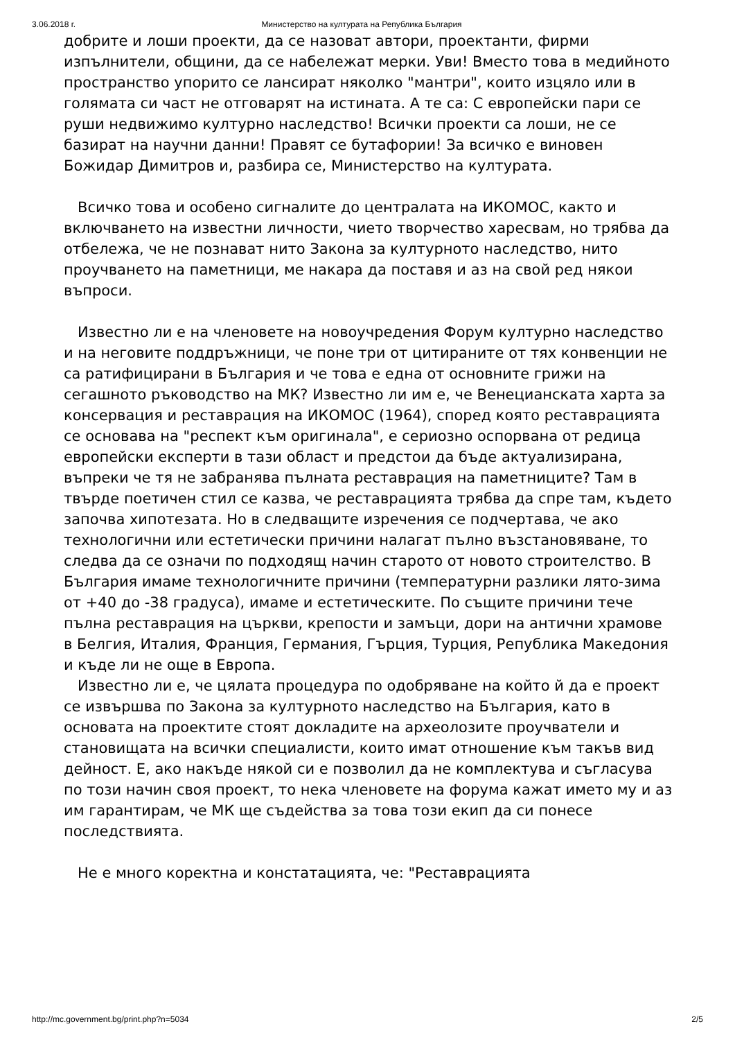3.06.2018 г. Министерство на културата на Република България
добрите и лоши проекти, да се назоват автори, проектанти, фирми изпълнители, общини, да се набележат мерки. Уви! Вместо това в медийното пространство упорито се лансират няколко "мантри", които изцяло или в голямата си част не отговарят на истината. А те са: С европейски пари се руши недвижимо културно наследство! Всички проекти са лоши, не се базират на научни данни! Правят се бутафории! За всичко е виновен Божидар Димитров и, разбира се, Министерство на културата.
Всичко това и особено сигналите до централата на ИКОМОС, както и включването на известни личности, чието творчество харесвам, но трябва да отбележа, че не познават нито Закона за културното наследство, нито проучването на паметници, ме накара да поставя и аз на свой ред някои въпроси.
Известно ли е на членовете на новоучредения Форум културно наследство и на неговите поддръжници, че поне три от цитираните от тях конвенции не са ратифицирани в България и че това е една от основните грижи на сегашното ръководство на МК? Известно ли им е, че Венецианската харта за консервация и реставрация на ИКОМОС (1964), според която реставрацията се основава на "респект към оригинала", е сериозно оспорвана от редица европейски експерти в тази област и предстои да бъде актуализирана, въпреки че тя не забранява пълната реставрация на паметниците? Там в твърде поетичен стил се казва, че реставрацията трябва да спре там, където започва хипотезата. Но в следващите изречения се подчертава, че ако технологични или естетически причини налагат пълно възстановяване, то следва да се означи по подходящ начин старото от новото строителство. В България имаме технологичните причини (температурни разлики лято-зима от +40 до -38 градуса), имаме и естетическите. По същите причини тече пълна реставрация на църкви, крепости и замъци, дори на антични храмове в Белгия, Италия, Франция, Германия, Гърция, Турция, Република Македония и къде ли не още в Европа.
Известно ли е, че цялата процедура по одобряване на който й да е проект се извършва по Закона за културното наследство на България, като в основата на проектите стоят докладите на археолозите проучватели и становищата на всички специалисти, които имат отношение към такъв вид дейност. Е, ако накъде някой си е позволил да не комплектува и съгласува по този начин своя проект, то нека членовете на форума кажат името му и аз им гарантирам, че МК ще съдейства за това този екип да си понесе последствията.
Не е много коректна и констатацията, че: "Реставрацията
http://mc.government.bg/print.php?n=5034 2/5